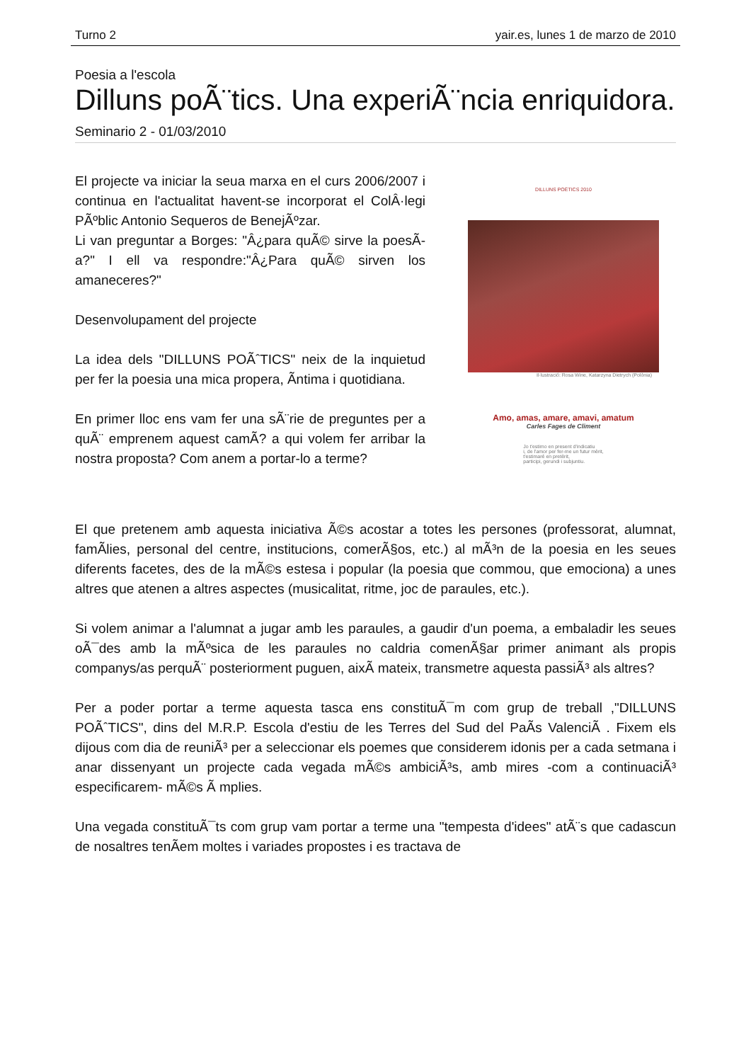Turno 2 yair.es, lunes 1 de marzo de 2010
Poesia a l'escola
Dilluns poÃ¨tics. Una experiÃ¨ncia enriquidora.
Seminario 2 - 01/03/2010
El projecte va iniciar la seua marxa en el curs 2006/2007 i continua en l'actualitat havent-se incorporat el ColÂ·legi PÃºblic Antonio Sequeros de BenejÃºzar.
Li van preguntar a Borges: "Â¿para quÃ© sirve la poesÃ­a?" I ell va respondre:"Â¿Para quÃ© sirven los amaneceres?"
Desenvolupament del projecte
La idea dels "DILLUNS POÃˆTICS" neix de la inquietud per fer la poesia una mica propera, Ã­ntima i quotidiana.
En primer lloc ens vam fer una sÃ¨rie de preguntes per a quÃ¨ emprenem aquest camÃ­? a qui volem fer arribar la nostra proposta? Com anem a portar-lo a terme?
DILLUNS POÈTICS 2010
Il·lustració: Rosa Wine, Katarzyna Dietrych (Polònia)
Amo, amas, amare, amavi, amatum
Carles Fages de Climent
Jo t'estimo en present d'indicatiu
i, de l'amor per fer-me un futur mèrit,
t'estimaré en pretèrit,
participi, gerundi i subjuntiu.
El que pretenem amb aquesta iniciativa Ã©s acostar a totes les persones (professorat, alumnat, famÃ­lies, personal del centre, institucions, comerÃ§os, etc.) al mÃ³n de la poesia en les seues diferents facetes, des de la mÃ©s estesa i popular (la poesia que commou, que emociona) a unes altres que atenen a altres aspectes (musicalitat, ritme, joc de paraules, etc.).
Si volem animar a l'alumnat a jugar amb les paraules, a gaudir d'un poema, a embaladir les seues oÃ¯des amb la mÃºsica de les paraules no caldria comenÃ§ar primer animant als propis companys/as perquÃ¨ posteriorment puguen, aixÃ­ mateix, transmetre aquesta passiÃ³ als altres?
Per a poder portar a terme aquesta tasca ens constituÃ¯m com grup de treball ,"DILLUNS POÃˆTICS", dins del M.R.P. Escola d'estiu de les Terres del Sud del PaÃ­s ValenciÃ . Fixem els dijous com dia de reuniÃ³ per a seleccionar els poemes que considerem idonis per a cada setmana i anar dissenyant un projecte cada vegada mÃ©s ambiciÃ³s, amb mires -com a continuaciÃ³ especificarem- mÃ©s Ã mplies.
Una vegada constituÃ¯ts com grup vam portar a terme una "tempesta d'idees" atÃ¨s que cadascun de nosaltres tenÃ­em moltes i variades propostes i es tractava de